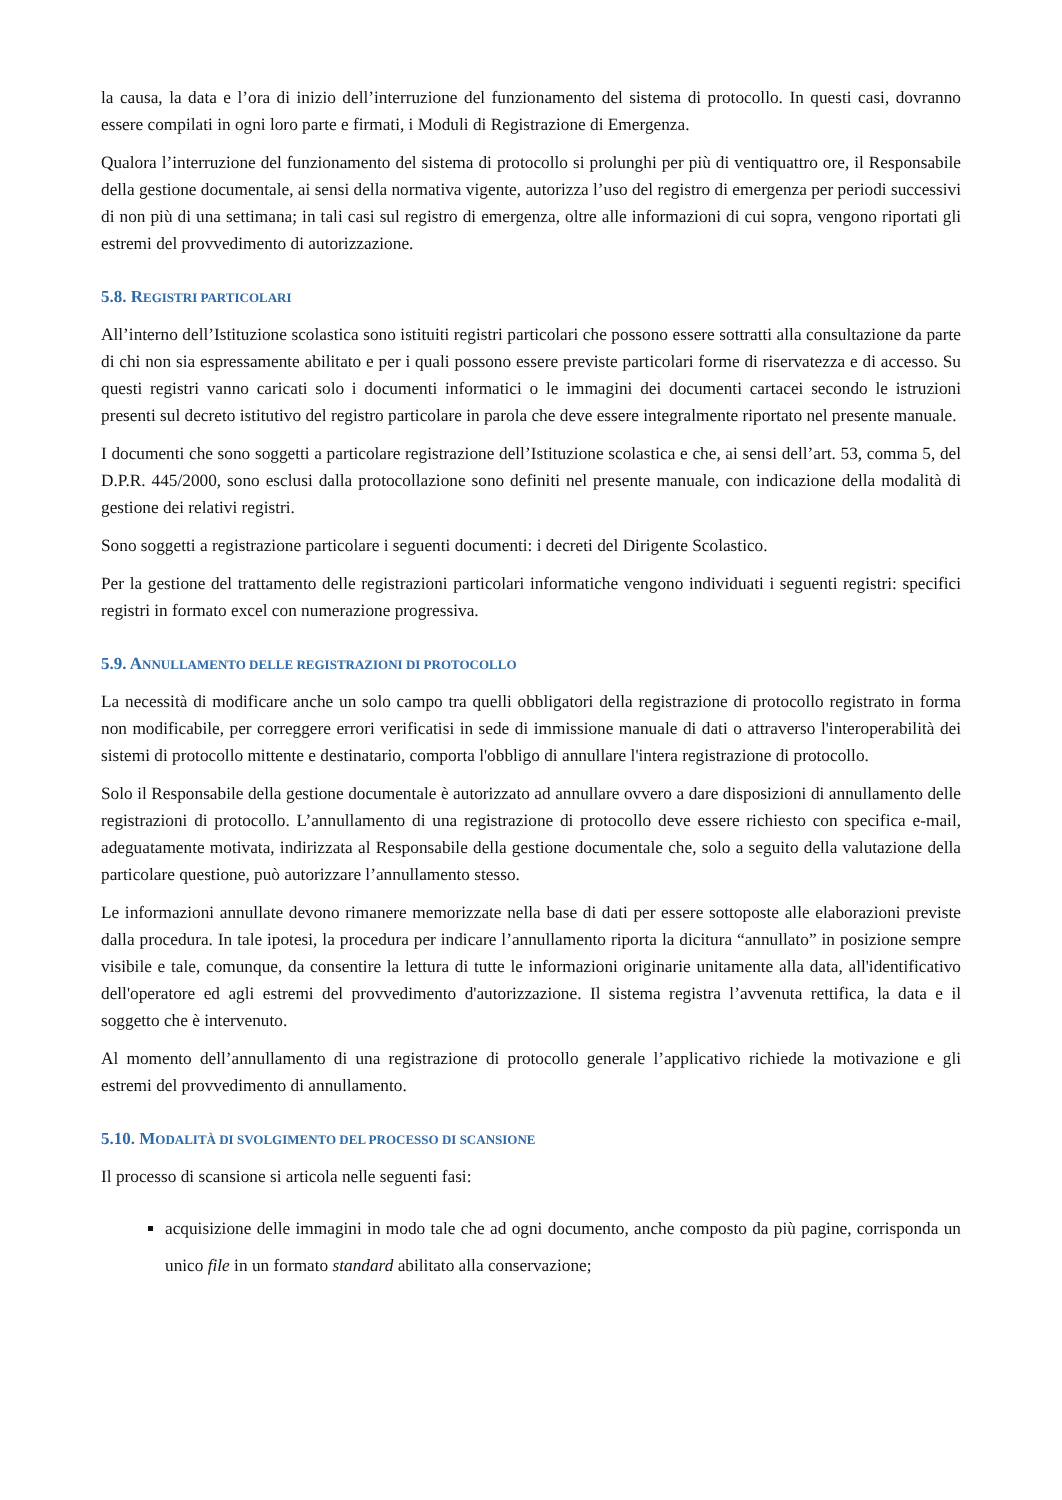la causa, la data e l’ora di inizio dell’interruzione del funzionamento del sistema di protocollo. In questi casi, dovranno essere compilati in ogni loro parte e firmati, i Moduli di Registrazione di Emergenza.
Qualora l’interruzione del funzionamento del sistema di protocollo si prolunghi per più di ventiquattro ore, il Responsabile della gestione documentale, ai sensi della normativa vigente, autorizza l’uso del registro di emergenza per periodi successivi di non più di una settimana; in tali casi sul registro di emergenza, oltre alle informazioni di cui sopra, vengono riportati gli estremi del provvedimento di autorizzazione.
5.8. REGISTRI PARTICOLARI
All’interno dell’Istituzione scolastica sono istituiti registri particolari che possono essere sottratti alla consultazione da parte di chi non sia espressamente abilitato e per i quali possono essere previste particolari forme di riservatezza e di accesso. Su questi registri vanno caricati solo i documenti informatici o le immagini dei documenti cartacei secondo le istruzioni presenti sul decreto istitutivo del registro particolare in parola che deve essere integralmente riportato nel presente manuale.
I documenti che sono soggetti a particolare registrazione dell’Istituzione scolastica e che, ai sensi dell’art. 53, comma 5, del D.P.R. 445/2000, sono esclusi dalla protocollazione sono definiti nel presente manuale, con indicazione della modalità di gestione dei relativi registri.
Sono soggetti a registrazione particolare i seguenti documenti: i decreti del Dirigente Scolastico.
Per la gestione del trattamento delle registrazioni particolari informatiche vengono individuati i seguenti registri: specifici registri in formato excel con numerazione progressiva.
5.9. ANNULLAMENTO DELLE REGISTRAZIONI DI PROTOCOLLO
La necessità di modificare anche un solo campo tra quelli obbligatori della registrazione di protocollo registrato in forma non modificabile, per correggere errori verificatisi in sede di immissione manuale di dati o attraverso l'interoperabilità dei sistemi di protocollo mittente e destinatario, comporta l'obbligo di annullare l'intera registrazione di protocollo.
Solo il Responsabile della gestione documentale è autorizzato ad annullare ovvero a dare disposizioni di annullamento delle registrazioni di protocollo. L’annullamento di una registrazione di protocollo deve essere richiesto con specifica e-mail, adeguatamente motivata, indirizzata al Responsabile della gestione documentale che, solo a seguito della valutazione della particolare questione, può autorizzare l’annullamento stesso.
Le informazioni annullate devono rimanere memorizzate nella base di dati per essere sottoposte alle elaborazioni previste dalla procedura. In tale ipotesi, la procedura per indicare l’annullamento riporta la dicitura “annullato” in posizione sempre visibile e tale, comunque, da consentire la lettura di tutte le informazioni originarie unitamente alla data, all'identificativo dell'operatore ed agli estremi del provvedimento d'autorizzazione. Il sistema registra l’avvenuta rettifica, la data e il soggetto che è intervenuto.
Al momento dell’annullamento di una registrazione di protocollo generale l’applicativo richiede la motivazione e gli estremi del provvedimento di annullamento.
5.10. MODALITÀ DI SVOLGIMENTO DEL PROCESSO DI SCANSIONE
Il processo di scansione si articola nelle seguenti fasi:
acquisizione delle immagini in modo tale che ad ogni documento, anche composto da più pagine, corrisponda un unico file in un formato standard abilitato alla conservazione;